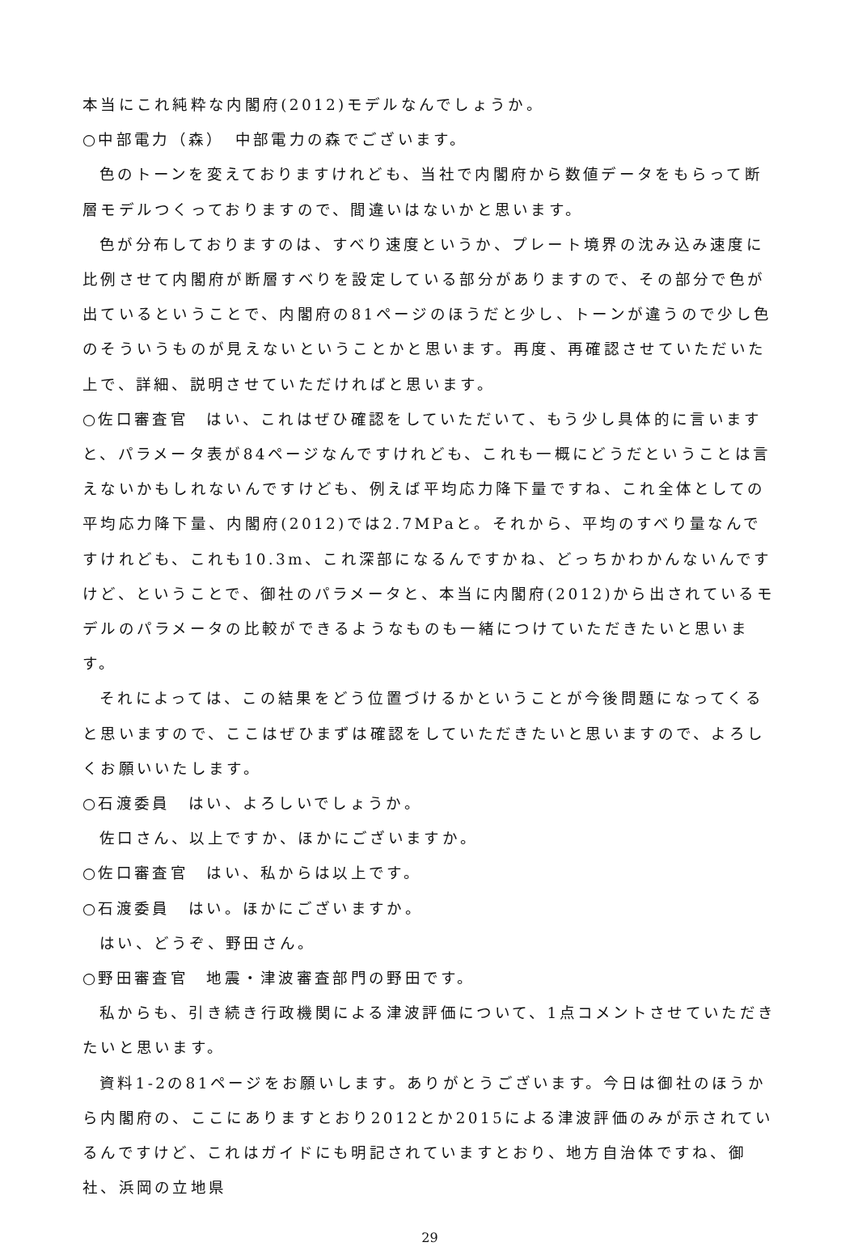本当にこれ純粋な内閣府(2012)モデルなんでしょうか。
○中部電力（森）　中部電力の森でございます。
色のトーンを変えておりますけれども、当社で内閣府から数値データをもらって断層モデルつくっておりますので、間違いはないかと思います。
色が分布しておりますのは、すべり速度というか、プレート境界の沈み込み速度に比例させて内閣府が断層すべりを設定している部分がありますので、その部分で色が出ているということで、内閣府の81ページのほうだと少し、トーンが違うので少し色のそういうものが見えないということかと思います。再度、再確認させていただいた上で、詳細、説明させていただければと思います。
○佐口審査官　はい、これはぜひ確認をしていただいて、もう少し具体的に言いますと、パラメータ表が84ページなんですけれども、これも一概にどうだということは言えないかもしれないんですけども、例えば平均応力降下量ですね、これ全体としての平均応力降下量、内閣府(2012)では2.7MPaと。それから、平均のすべり量なんですけれども、これも10.3m、これ深部になるんですかね、どっちかわかんないんですけど、ということで、御社のパラメータと、本当に内閣府(2012)から出されているモデルのパラメータの比較ができるようなものも一緒につけていただきたいと思います。
それによっては、この結果をどう位置づけるかということが今後問題になってくると思いますので、ここはぜひまずは確認をしていただきたいと思いますので、よろしくお願いいたします。
○石渡委員　はい、よろしいでしょうか。
佐口さん、以上ですか、ほかにございますか。
○佐口審査官　はい、私からは以上です。
○石渡委員　はい。ほかにございますか。
はい、どうぞ、野田さん。
○野田審査官　地震・津波審査部門の野田です。
私からも、引き続き行政機関による津波評価について、1点コメントさせていただきたいと思います。
資料1-2の81ページをお願いします。ありがとうございます。今日は御社のほうから内閣府の、ここにありますとおり2012とか2015による津波評価のみが示されているんですけど、これはガイドにも明記されていますとおり、地方自治体ですね、御社、浜岡の立地県
29